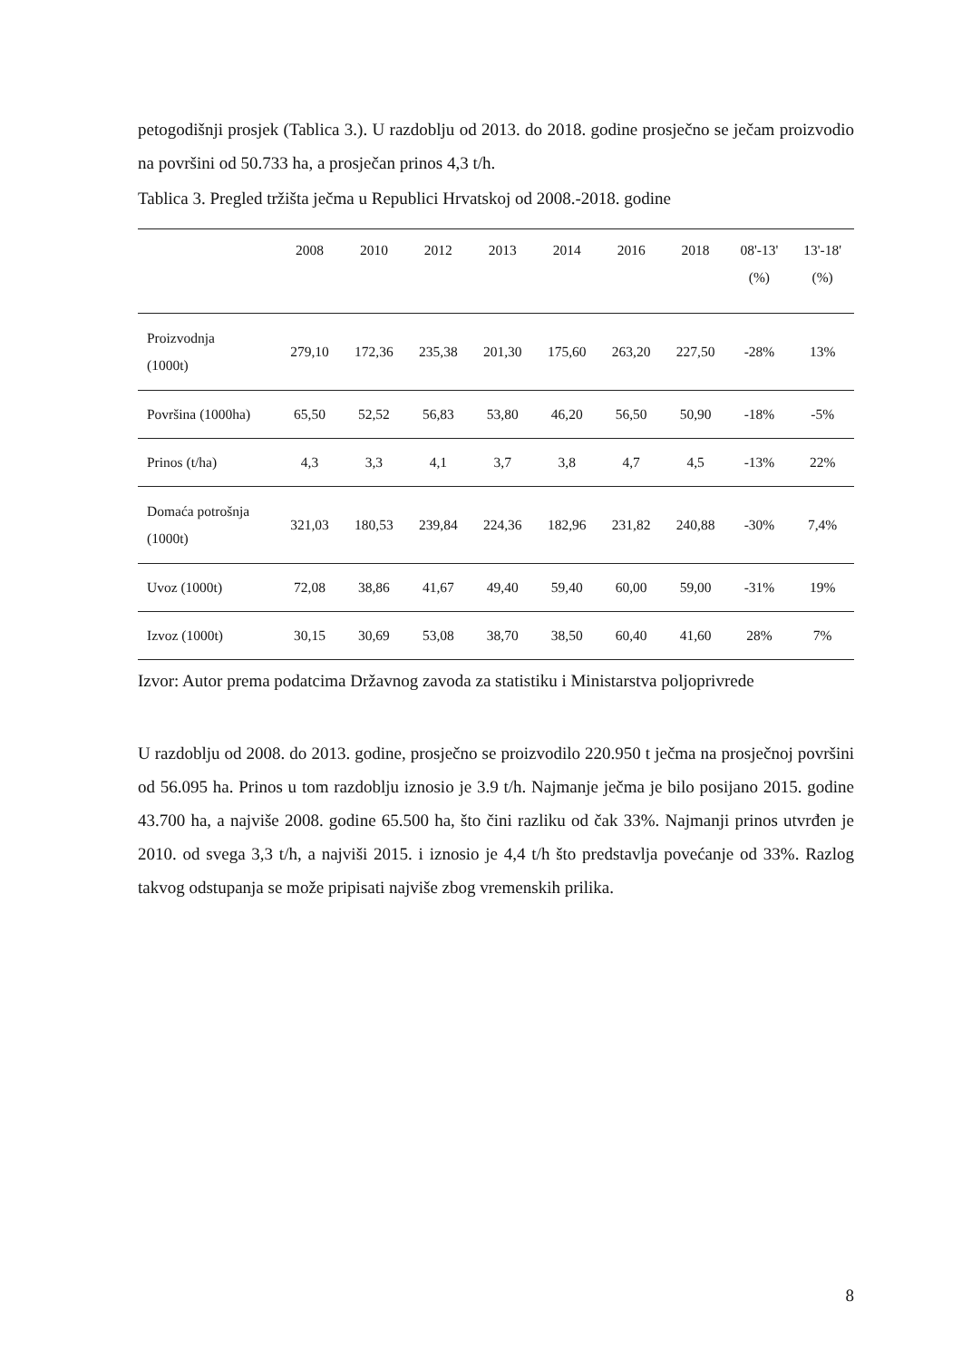petogodišnji prosjek (Tablica 3.). U razdoblju od 2013. do 2018. godine prosječno se ječam proizvodio na površini od 50.733 ha, a prosječan prinos 4,3 t/h.
Tablica 3. Pregled tržišta ječma u Republici Hrvatskoj od 2008.-2018. godine
| | 2008 | 2010 | 2012 | 2013 | 2014 | 2016 | 2018 | 08'-13' (%) | 13'-18' (%) |
| --- | --- | --- | --- | --- | --- | --- | --- | --- | --- |
| Proizvodnja (1000t) | 279,10 | 172,36 | 235,38 | 201,30 | 175,60 | 263,20 | 227,50 | -28% | 13% |
| Površina (1000ha) | 65,50 | 52,52 | 56,83 | 53,80 | 46,20 | 56,50 | 50,90 | -18% | -5% |
| Prinos (t/ha) | 4,3 | 3,3 | 4,1 | 3,7 | 3,8 | 4,7 | 4,5 | -13% | 22% |
| Domaća potrošnja (1000t) | 321,03 | 180,53 | 239,84 | 224,36 | 182,96 | 231,82 | 240,88 | -30% | 7,4% |
| Uvoz (1000t) | 72,08 | 38,86 | 41,67 | 49,40 | 59,40 | 60,00 | 59,00 | -31% | 19% |
| Izvoz (1000t) | 30,15 | 30,69 | 53,08 | 38,70 | 38,50 | 60,40 | 41,60 | 28% | 7% |
Izvor: Autor prema podatcima Državnog zavoda za statistiku i Ministarstva poljoprivrede
U razdoblju od 2008. do 2013. godine, prosječno se proizvodilo 220.950 t ječma na prosječnoj površini od 56.095 ha. Prinos u tom razdoblju iznosio je 3.9 t/h. Najmanje ječma je bilo posijano 2015. godine 43.700 ha, a najviše 2008. godine 65.500 ha, što čini razliku od čak 33%. Najmanji prinos utvrđen je 2010. od svega 3,3 t/h, a najviši 2015. i iznosio je 4,4 t/h što predstavlja povećanje od 33%. Razlog takvog odstupanja se može pripisati najviše zbog vremenskih prilika.
8